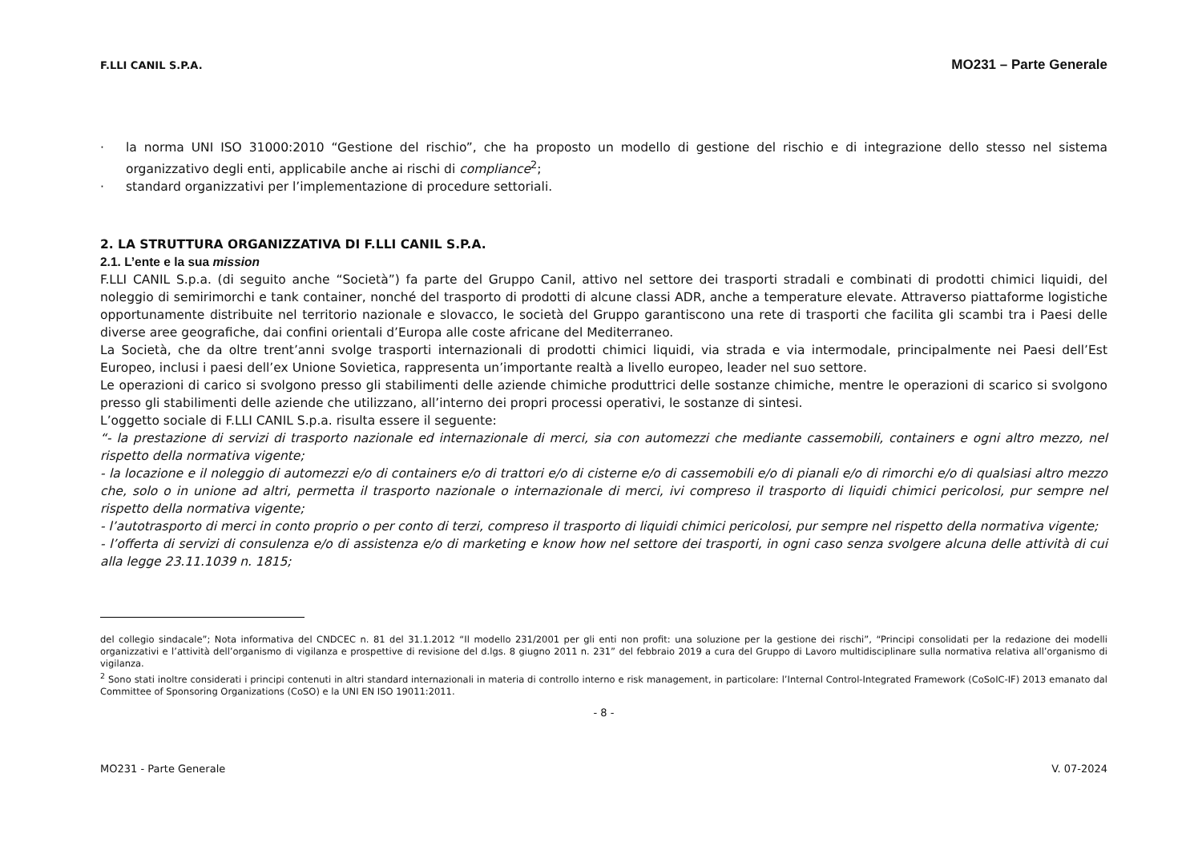F.LLI CANIL S.P.A. MO231 – Parte Generale
· la norma UNI ISO 31000:2010 “Gestione del rischio”, che ha proposto un modello di gestione del rischio e di integrazione dello stesso nel sistema organizzativo degli enti, applicabile anche ai rischi di compliance<sup>2</sup>;
· standard organizzativi per l’implementazione di procedure settoriali.
2. LA STRUTTURA ORGANIZZATIVA DI F.LLI CANIL S.P.A.
2.1. L’ente e la sua mission
F.LLI CANIL S.p.a. (di seguito anche “Società”) fa parte del Gruppo Canil, attivo nel settore dei trasporti stradali e combinati di prodotti chimici liquidi, del noleggio di semirimorchi e tank container, nonché del trasporto di prodotti di alcune classi ADR, anche a temperature elevate. Attraverso piattaforme logistiche opportunamente distribuite nel territorio nazionale e slovacco, le società del Gruppo garantiscono una rete di trasporti che facilita gli scambi tra i Paesi delle diverse aree geografiche, dai confini orientali d’Europa alle coste africane del Mediterraneo.
La Società, che da oltre trent’anni svolge trasporti internazionali di prodotti chimici liquidi, via strada e via intermodale, principalmente nei Paesi dell’Est Europeo, inclusi i paesi dell’ex Unione Sovietica, rappresenta un’importante realtà a livello europeo, leader nel suo settore.
Le operazioni di carico si svolgono presso gli stabilimenti delle aziende chimiche produttrici delle sostanze chimiche, mentre le operazioni di scarico si svolgono presso gli stabilimenti delle aziende che utilizzano, all’interno dei propri processi operativi, le sostanze di sintesi.
L’oggetto sociale di F.LLI CANIL S.p.a. risulta essere il seguente:
“- la prestazione di servizi di trasporto nazionale ed internazionale di merci, sia con automezzi che mediante cassemobili, containers e ogni altro mezzo, nel rispetto della normativa vigente;
- la locazione e il noleggio di automezzi e/o di containers e/o di trattori e/o di cisterne e/o di cassemobili e/o di pianali e/o di rimorchi e/o di qualsiasi altro mezzo che, solo o in unione ad altri, permetta il trasporto nazionale o internazionale di merci, ivi compreso il trasporto di liquidi chimici pericolosi, pur sempre nel rispetto della normativa vigente;
- l’autotrasporto di merci in conto proprio o per conto di terzi, compreso il trasporto di liquidi chimici pericolosi, pur sempre nel rispetto della normativa vigente;
- l’offerta di servizi di consulenza e/o di assistenza e/o di marketing e know how nel settore dei trasporti, in ogni caso senza svolgere alcuna delle attività di cui alla legge 23.11.1039 n. 1815;
del collegio sindacale”; Nota informativa del CNDCEC n. 81 del 31.1.2012 “Il modello 231/2001 per gli enti non profit: una soluzione per la gestione dei rischi”, “Principi consolidati per la redazione dei modelli organizzativi e l’attività dell’organismo di vigilanza e prospettive di revisione del d.lgs. 8 giugno 2011 n. 231” del febbraio 2019 a cura del Gruppo di Lavoro multidisciplinare sulla normativa relativa all’organismo di vigilanza.
<sup>2</sup> Sono stati inoltre considerati i principi contenuti in altri standard internazionali in materia di controllo interno e risk management, in particolare: l’Internal Control-Integrated Framework (CoSoIC-IF) 2013 emanato dal Committee of Sponsoring Organizations (CoSO) e la UNI EN ISO 19011:2011.
- 8 -
MO231 - Parte Generale V. 07-2024